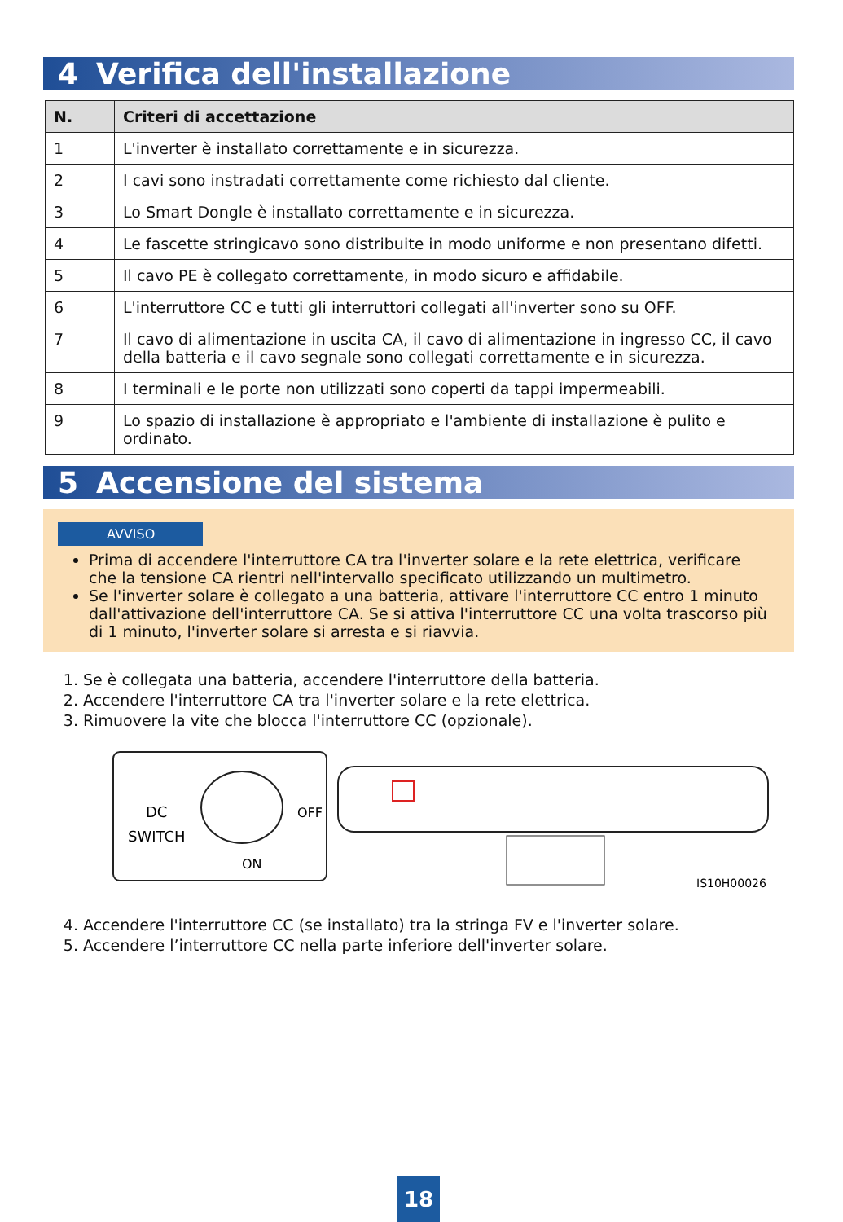4 Verifica dell'installazione
| N. | Criteri di accettazione |
| --- | --- |
| 1 | L'inverter è installato correttamente e in sicurezza. |
| 2 | I cavi sono instradati correttamente come richiesto dal cliente. |
| 3 | Lo Smart Dongle è installato correttamente e in sicurezza. |
| 4 | Le fascette stringicavo sono distribuite in modo uniforme e non presentano difetti. |
| 5 | Il cavo PE è collegato correttamente, in modo sicuro e affidabile. |
| 6 | L'interruttore CC e tutti gli interruttori collegati all'inverter sono su OFF. |
| 7 | Il cavo di alimentazione in uscita CA, il cavo di alimentazione in ingresso CC, il cavo della batteria e il cavo segnale sono collegati correttamente e in sicurezza. |
| 8 | I terminali e le porte non utilizzati sono coperti da tappi impermeabili. |
| 9 | Lo spazio di installazione è appropriato e l'ambiente di installazione è pulito e ordinato. |
5 Accensione del sistema
AVVISO
Prima di accendere l'interruttore CA tra l'inverter solare e la rete elettrica, verificare che la tensione CA rientri nell'intervallo specificato utilizzando un multimetro.
Se l'inverter solare è collegato a una batteria, attivare l'interruttore CC entro 1 minuto dall'attivazione dell'interruttore CA. Se si attiva l'interruttore CC una volta trascorso più di 1 minuto, l'inverter solare si arresta e si riavvia.
1. Se è collegata una batteria, accendere l'interruttore della batteria.
2. Accendere l'interruttore CA tra l'inverter solare e la rete elettrica.
3. Rimuovere la vite che blocca l'interruttore CC (opzionale).
DC
SWITCH
OFF
ON
IS10H00026
4. Accendere l'interruttore CC (se installato) tra la stringa FV e l'inverter solare.
5. Accendere l’interruttore CC nella parte inferiore dell'inverter solare.
18